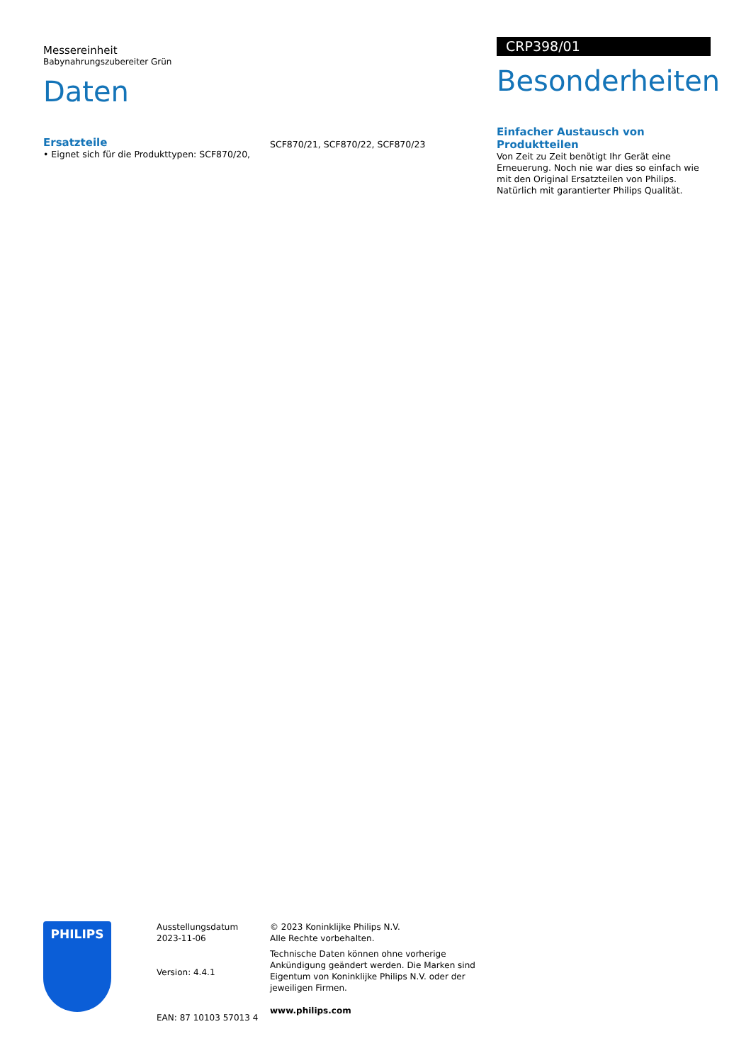Messereinheit
Babynahrungszubereiter Grün
Daten
Ersatzteile
• Eignet sich für die Produkttypen: SCF870/20,
SCF870/21, SCF870/22, SCF870/23
CRP398/01
Besonderheiten
Einfacher Austausch von Produktteilen
Von Zeit zu Zeit benötigt Ihr Gerät eine Erneuerung. Noch nie war dies so einfach wie mit den Original Ersatzteilen von Philips. Natürlich mit garantierter Philips Qualität.
PHILIPS
Ausstellungsdatum
2023-11-06
Version: 4.4.1
EAN: 87 10103 57013 4
© 2023 Koninklijke Philips N.V.
Alle Rechte vorbehalten.
Technische Daten können ohne vorherige Ankündigung geändert werden. Die Marken sind Eigentum von Koninklijke Philips N.V. oder der jeweiligen Firmen.
www.philips.com